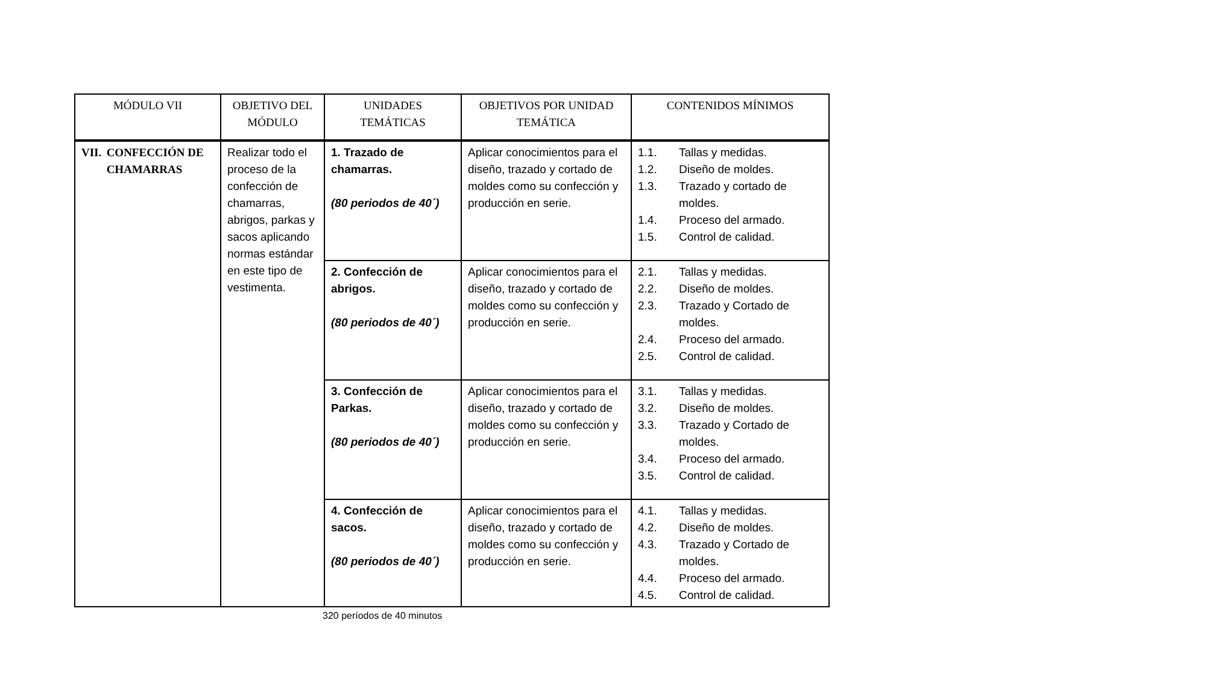| MÓDULO VII | OBJETIVO DEL MÓDULO | UNIDADES TEMÁTICAS | OBJETIVOS POR UNIDAD TEMÁTICA | CONTENIDOS MÍNIMOS |
| --- | --- | --- | --- | --- |
| VII. CONFECCIÓN DE CHAMARRAS | Realizar todo el proceso de la confección de chamarras, abrigos, parkas y sacos aplicando normas estándar en este tipo de vestimenta. | 1. Trazado de chamarras. (80 periodos de 40´) | Aplicar conocimientos para el diseño, trazado y cortado de moldes como su confección y producción en serie. | 1.1. Tallas y medidas. 1.2. Diseño de moldes. 1.3. Trazado y cortado de moldes. 1.4. Proceso del armado. 1.5. Control de calidad. |
| | | 2. Confección de abrigos. (80 periodos de 40´) | Aplicar conocimientos para el diseño, trazado y cortado de moldes como su confección y producción en serie. | 2.1. Tallas y medidas. 2.2. Diseño de moldes. 2.3. Trazado y Cortado de moldes. 2.4. Proceso del armado. 2.5. Control de calidad. |
| | | 3. Confección de Parkas. (80 periodos de 40´) | Aplicar conocimientos para el diseño, trazado y cortado de moldes como su confección y producción en serie. | 3.1. Tallas y medidas. 3.2. Diseño de moldes. 3.3. Trazado y Cortado de moldes. 3.4. Proceso del armado. 3.5. Control de calidad. |
| | | 4. Confección de sacos. (80 periodos de 40´) | Aplicar conocimientos para el diseño, trazado y cortado de moldes como su confección y producción en serie. | 4.1. Tallas y medidas. 4.2. Diseño de moldes. 4.3. Trazado y Cortado de moldes. 4.4. Proceso del armado. 4.5. Control de calidad. |
320 períodos de 40 minutos